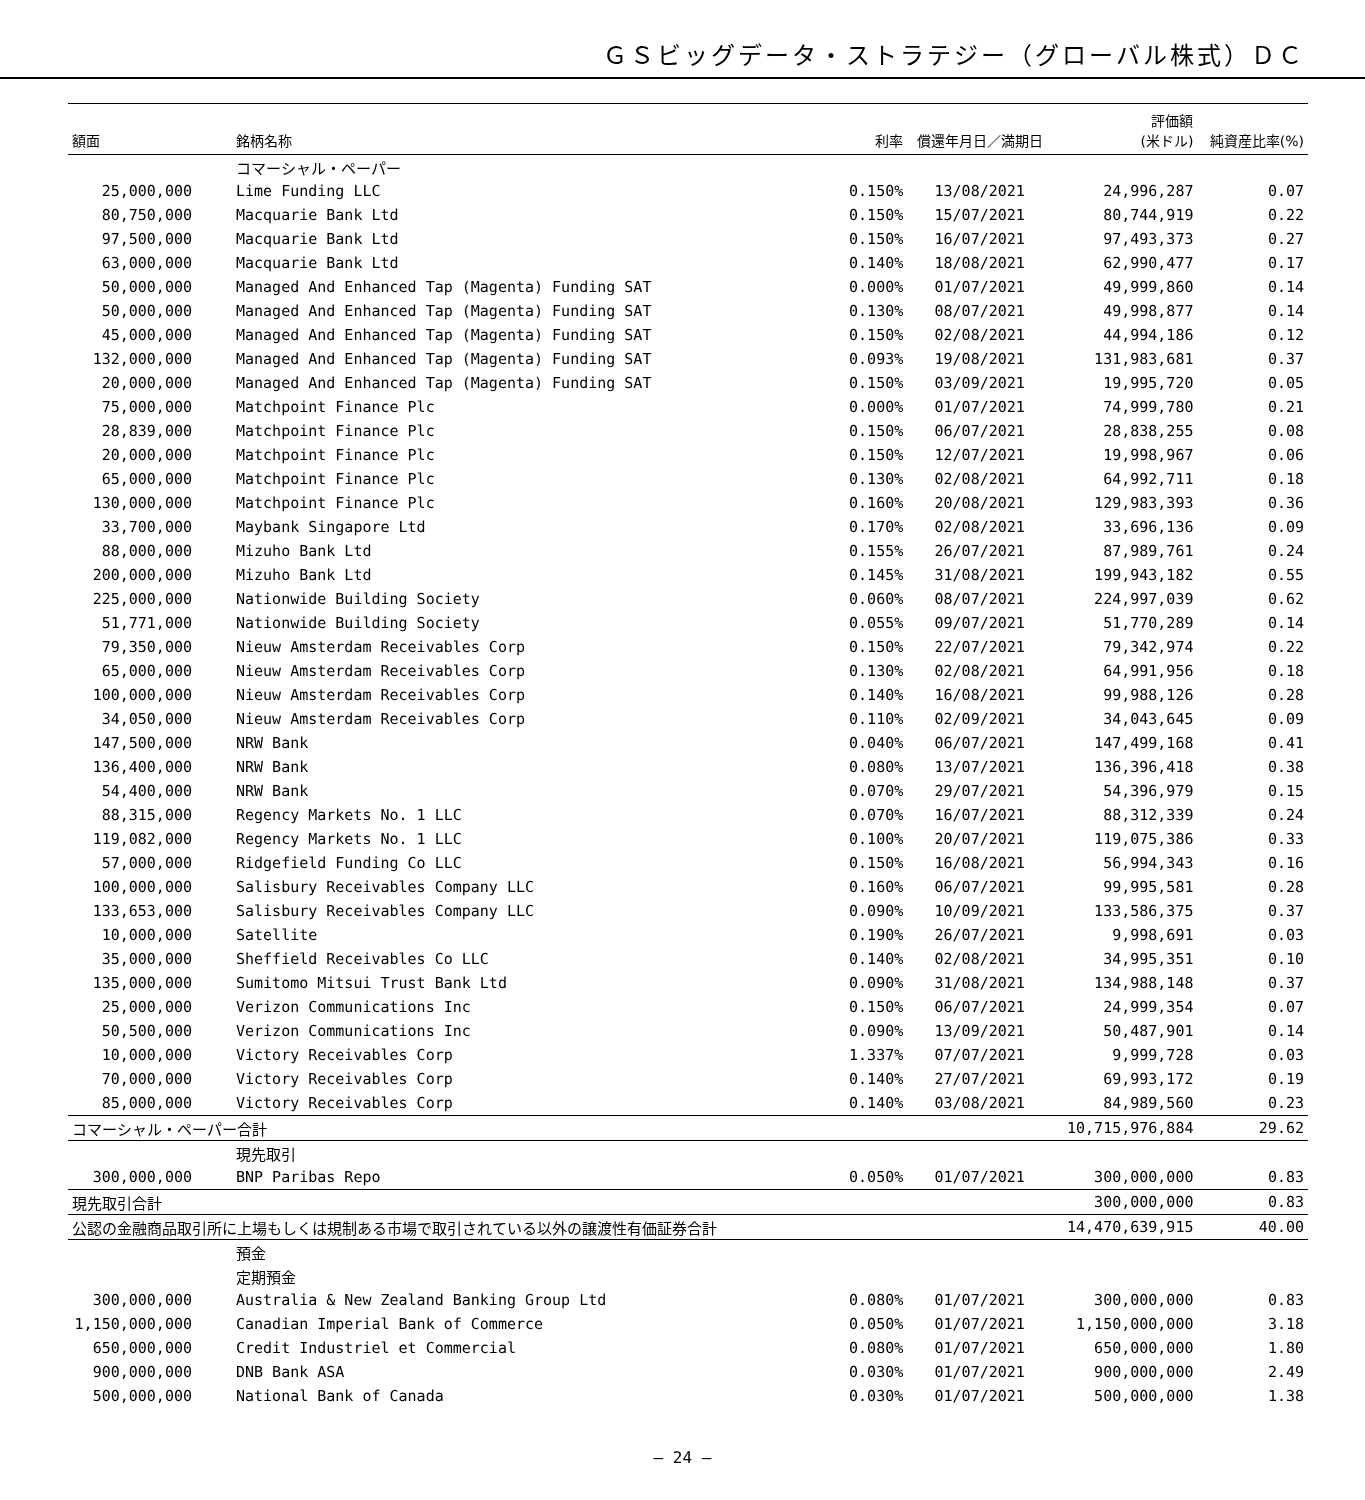ＧＳビッグデータ・ストラテジー（グローバル株式）ＤＣ
| 額面 | 銘柄名称 | 利率 | 償還年月日／満期日 | 評価額 (米ドル) | 純資産比率(%) |
| --- | --- | --- | --- | --- | --- |
| | コマーシャル・ペーパー | | | | |
| 25,000,000 | Lime Funding LLC | 0.150% | 13/08/2021 | 24,996,287 | 0.07 |
| 80,750,000 | Macquarie Bank Ltd | 0.150% | 15/07/2021 | 80,744,919 | 0.22 |
| 97,500,000 | Macquarie Bank Ltd | 0.150% | 16/07/2021 | 97,493,373 | 0.27 |
| 63,000,000 | Macquarie Bank Ltd | 0.140% | 18/08/2021 | 62,990,477 | 0.17 |
| 50,000,000 | Managed And Enhanced Tap (Magenta) Funding SAT | 0.000% | 01/07/2021 | 49,999,860 | 0.14 |
| 50,000,000 | Managed And Enhanced Tap (Magenta) Funding SAT | 0.130% | 08/07/2021 | 49,998,877 | 0.14 |
| 45,000,000 | Managed And Enhanced Tap (Magenta) Funding SAT | 0.150% | 02/08/2021 | 44,994,186 | 0.12 |
| 132,000,000 | Managed And Enhanced Tap (Magenta) Funding SAT | 0.093% | 19/08/2021 | 131,983,681 | 0.37 |
| 20,000,000 | Managed And Enhanced Tap (Magenta) Funding SAT | 0.150% | 03/09/2021 | 19,995,720 | 0.05 |
| 75,000,000 | Matchpoint Finance Plc | 0.000% | 01/07/2021 | 74,999,780 | 0.21 |
| 28,839,000 | Matchpoint Finance Plc | 0.150% | 06/07/2021 | 28,838,255 | 0.08 |
| 20,000,000 | Matchpoint Finance Plc | 0.150% | 12/07/2021 | 19,998,967 | 0.06 |
| 65,000,000 | Matchpoint Finance Plc | 0.130% | 02/08/2021 | 64,992,711 | 0.18 |
| 130,000,000 | Matchpoint Finance Plc | 0.160% | 20/08/2021 | 129,983,393 | 0.36 |
| 33,700,000 | Maybank Singapore Ltd | 0.170% | 02/08/2021 | 33,696,136 | 0.09 |
| 88,000,000 | Mizuho Bank Ltd | 0.155% | 26/07/2021 | 87,989,761 | 0.24 |
| 200,000,000 | Mizuho Bank Ltd | 0.145% | 31/08/2021 | 199,943,182 | 0.55 |
| 225,000,000 | Nationwide Building Society | 0.060% | 08/07/2021 | 224,997,039 | 0.62 |
| 51,771,000 | Nationwide Building Society | 0.055% | 09/07/2021 | 51,770,289 | 0.14 |
| 79,350,000 | Nieuw Amsterdam Receivables Corp | 0.150% | 22/07/2021 | 79,342,974 | 0.22 |
| 65,000,000 | Nieuw Amsterdam Receivables Corp | 0.130% | 02/08/2021 | 64,991,956 | 0.18 |
| 100,000,000 | Nieuw Amsterdam Receivables Corp | 0.140% | 16/08/2021 | 99,988,126 | 0.28 |
| 34,050,000 | Nieuw Amsterdam Receivables Corp | 0.110% | 02/09/2021 | 34,043,645 | 0.09 |
| 147,500,000 | NRW Bank | 0.040% | 06/07/2021 | 147,499,168 | 0.41 |
| 136,400,000 | NRW Bank | 0.080% | 13/07/2021 | 136,396,418 | 0.38 |
| 54,400,000 | NRW Bank | 0.070% | 29/07/2021 | 54,396,979 | 0.15 |
| 88,315,000 | Regency Markets No. 1 LLC | 0.070% | 16/07/2021 | 88,312,339 | 0.24 |
| 119,082,000 | Regency Markets No. 1 LLC | 0.100% | 20/07/2021 | 119,075,386 | 0.33 |
| 57,000,000 | Ridgefield Funding Co LLC | 0.150% | 16/08/2021 | 56,994,343 | 0.16 |
| 100,000,000 | Salisbury Receivables Company LLC | 0.160% | 06/07/2021 | 99,995,581 | 0.28 |
| 133,653,000 | Salisbury Receivables Company LLC | 0.090% | 10/09/2021 | 133,586,375 | 0.37 |
| 10,000,000 | Satellite | 0.190% | 26/07/2021 | 9,998,691 | 0.03 |
| 35,000,000 | Sheffield Receivables Co LLC | 0.140% | 02/08/2021 | 34,995,351 | 0.10 |
| 135,000,000 | Sumitomo Mitsui Trust Bank Ltd | 0.090% | 31/08/2021 | 134,988,148 | 0.37 |
| 25,000,000 | Verizon Communications Inc | 0.150% | 06/07/2021 | 24,999,354 | 0.07 |
| 50,500,000 | Verizon Communications Inc | 0.090% | 13/09/2021 | 50,487,901 | 0.14 |
| 10,000,000 | Victory Receivables Corp | 1.337% | 07/07/2021 | 9,999,728 | 0.03 |
| 70,000,000 | Victory Receivables Corp | 0.140% | 27/07/2021 | 69,993,172 | 0.19 |
| 85,000,000 | Victory Receivables Corp | 0.140% | 03/08/2021 | 84,989,560 | 0.23 |
| コマーシャル・ペーパー合計 | | | | 10,715,976,884 | 29.62 |
| | 現先取引 | | | | |
| 300,000,000 | BNP Paribas Repo | 0.050% | 01/07/2021 | 300,000,000 | 0.83 |
| 現先取引合計 | | | | 300,000,000 | 0.83 |
| 公認の金融商品取引所に上場もしくは規制ある市場で取引されている以外の譲渡性有価証券合計 | | | | 14,470,639,915 | 40.00 |
| | 預金 | | | | |
| | 定期預金 | | | | |
| 300,000,000 | Australia & New Zealand Banking Group Ltd | 0.080% | 01/07/2021 | 300,000,000 | 0.83 |
| 1,150,000,000 | Canadian Imperial Bank of Commerce | 0.050% | 01/07/2021 | 1,150,000,000 | 3.18 |
| 650,000,000 | Credit Industriel et Commercial | 0.080% | 01/07/2021 | 650,000,000 | 1.80 |
| 900,000,000 | DNB Bank ASA | 0.030% | 01/07/2021 | 900,000,000 | 2.49 |
| 500,000,000 | National Bank of Canada | 0.030% | 01/07/2021 | 500,000,000 | 1.38 |
― 24 ―